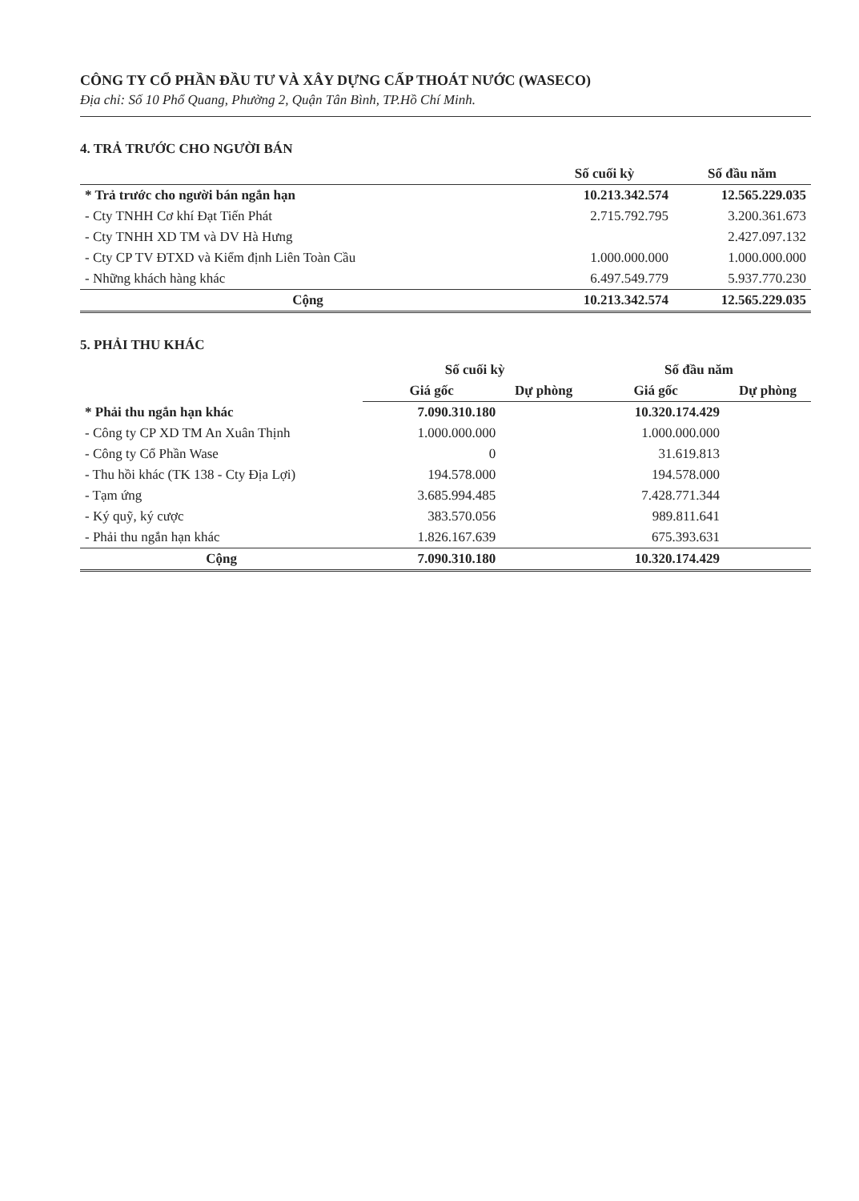CÔNG TY CỔ PHẦN ĐẦU TƯ VÀ XÂY DỰNG CẤP THOÁT NƯỚC (WASECO)
Địa chỉ: Số 10 Phổ Quang, Phường 2, Quận Tân Bình, TP.Hồ Chí Minh.
4. TRẢ TRƯỚC CHO NGƯỜI BÁN
| | Số cuối kỳ | Số đầu năm |
| --- | --- | --- |
| * Trả trước cho người bán ngắn hạn | 10.213.342.574 | 12.565.229.035 |
| - Cty TNHH Cơ khí Đạt Tiến Phát | 2.715.792.795 | 3.200.361.673 |
| - Cty TNHH XD TM và DV Hà Hưng | | 2.427.097.132 |
| - Cty CP TV ĐTXD và Kiểm định Liên Toàn Cầu | 1.000.000.000 | 1.000.000.000 |
| - Những khách hàng khác | 6.497.549.779 | 5.937.770.230 |
| Cộng | 10.213.342.574 | 12.565.229.035 |
5. PHẢI THU KHÁC
| | Số cuối kỳ | | Số đầu năm | |
| --- | --- | --- | --- | --- |
| | Giá gốc | Dự phòng | Giá gốc | Dự phòng |
| * Phải thu ngắn hạn khác | 7.090.310.180 | | 10.320.174.429 | |
| - Công ty CP XD TM An Xuân Thịnh | 1.000.000.000 | | 1.000.000.000 | |
| - Công ty Cổ Phần Wase | 0 | | 31.619.813 | |
| - Thu hồi khác (TK 138 - Cty Địa Lợi) | 194.578.000 | | 194.578.000 | |
| - Tạm ứng | 3.685.994.485 | | 7.428.771.344 | |
| - Ký quỹ, ký cược | 383.570.056 | | 989.811.641 | |
| - Phải thu ngắn hạn khác | 1.826.167.639 | | 675.393.631 | |
| Cộng | 7.090.310.180 | | 10.320.174.429 | |